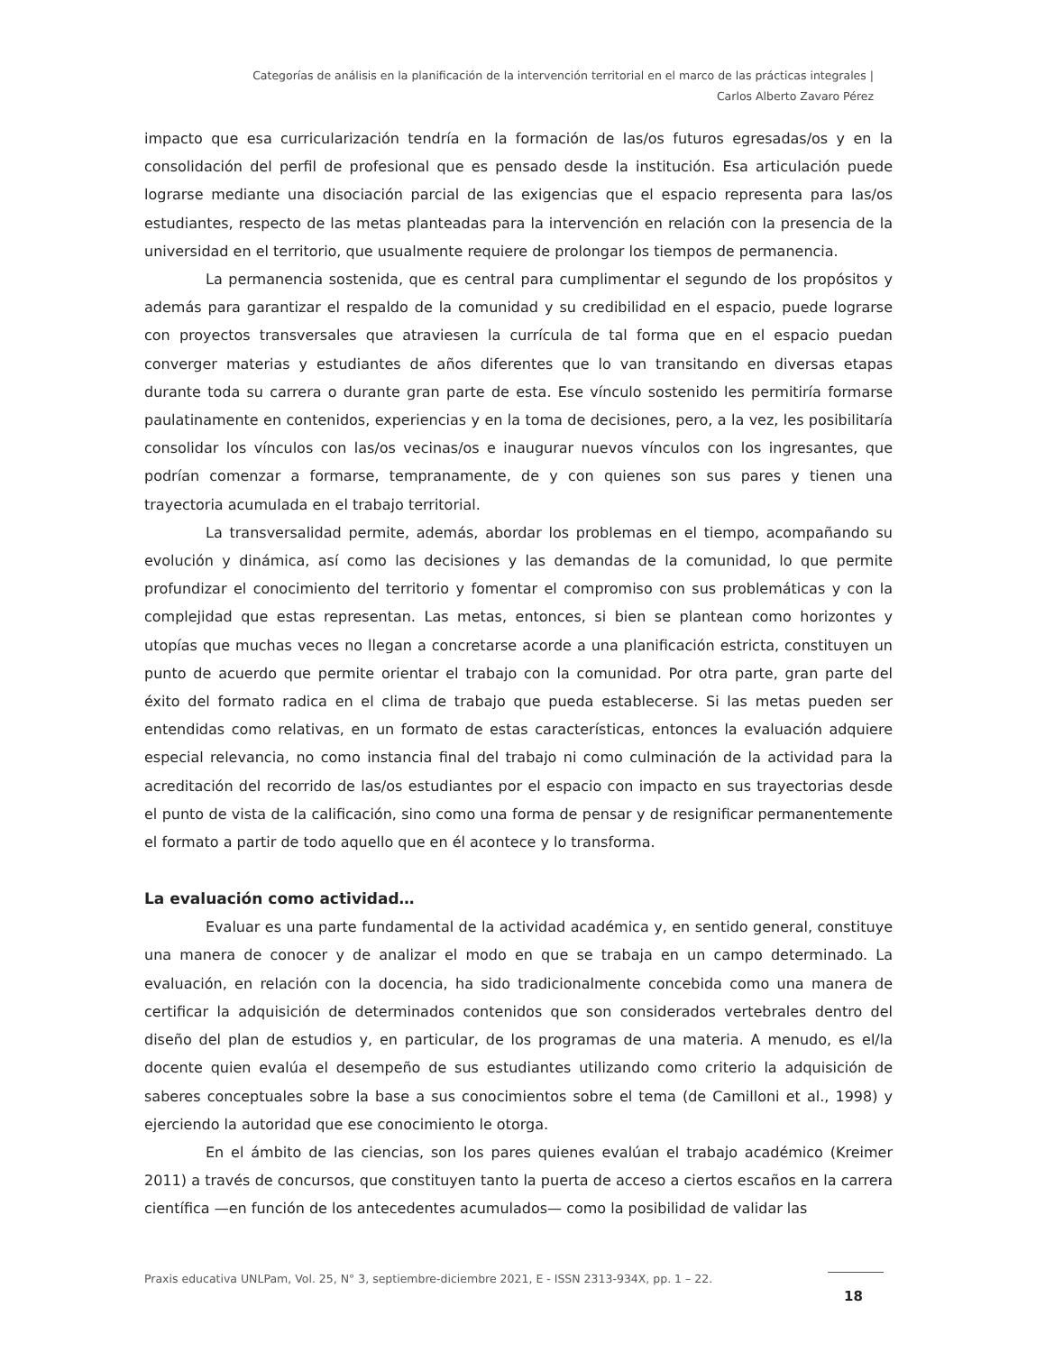Categorías de análisis en la planificación de la intervención territorial en el marco de las prácticas integrales |
Carlos Alberto Zavaro Pérez
impacto que esa curricularización tendría en la formación de las/os futuros egresadas/os y en la consolidación del perfil de profesional que es pensado desde la institución. Esa articulación puede lograrse mediante una disociación parcial de las exigencias que el espacio representa para las/os estudiantes, respecto de las metas planteadas para la intervención en relación con la presencia de la universidad en el territorio, que usualmente requiere de prolongar los tiempos de permanencia.
La permanencia sostenida, que es central para cumplimentar el segundo de los propósitos y además para garantizar el respaldo de la comunidad y su credibilidad en el espacio, puede lograrse con proyectos transversales que atraviesen la currícula de tal forma que en el espacio puedan converger materias y estudiantes de años diferentes que lo van transitando en diversas etapas durante toda su carrera o durante gran parte de esta. Ese vínculo sostenido les permitiría formarse paulatinamente en contenidos, experiencias y en la toma de decisiones, pero, a la vez, les posibilitaría consolidar los vínculos con las/os vecinas/os e inaugurar nuevos vínculos con los ingresantes, que podrían comenzar a formarse, tempranamente, de y con quienes son sus pares y tienen una trayectoria acumulada en el trabajo territorial.
La transversalidad permite, además, abordar los problemas en el tiempo, acompañando su evolución y dinámica, así como las decisiones y las demandas de la comunidad, lo que permite profundizar el conocimiento del territorio y fomentar el compromiso con sus problemáticas y con la complejidad que estas representan. Las metas, entonces, si bien se plantean como horizontes y utopías que muchas veces no llegan a concretarse acorde a una planificación estricta, constituyen un punto de acuerdo que permite orientar el trabajo con la comunidad. Por otra parte, gran parte del éxito del formato radica en el clima de trabajo que pueda establecerse. Si las metas pueden ser entendidas como relativas, en un formato de estas características, entonces la evaluación adquiere especial relevancia, no como instancia final del trabajo ni como culminación de la actividad para la acreditación del recorrido de las/os estudiantes por el espacio con impacto en sus trayectorias desde el punto de vista de la calificación, sino como una forma de pensar y de resignificar permanentemente el formato a partir de todo aquello que en él acontece y lo transforma.
La evaluación como actividad…
Evaluar es una parte fundamental de la actividad académica y, en sentido general, constituye una manera de conocer y de analizar el modo en que se trabaja en un campo determinado. La evaluación, en relación con la docencia, ha sido tradicionalmente concebida como una manera de certificar la adquisición de determinados contenidos que son considerados vertebrales dentro del diseño del plan de estudios y, en particular, de los programas de una materia. A menudo, es el/la docente quien evalúa el desempeño de sus estudiantes utilizando como criterio la adquisición de saberes conceptuales sobre la base a sus conocimientos sobre el tema (de Camilloni et al., 1998) y ejerciendo la autoridad que ese conocimiento le otorga.
En el ámbito de las ciencias, son los pares quienes evalúan el trabajo académico (Kreimer 2011) a través de concursos, que constituyen tanto la puerta de acceso a ciertos escaños en la carrera científica —en función de los antecedentes acumulados— como la posibilidad de validar las
Praxis educativa UNLPam, Vol. 25, N° 3, septiembre-diciembre 2021, E - ISSN 2313-934X, pp. 1 – 22.
18